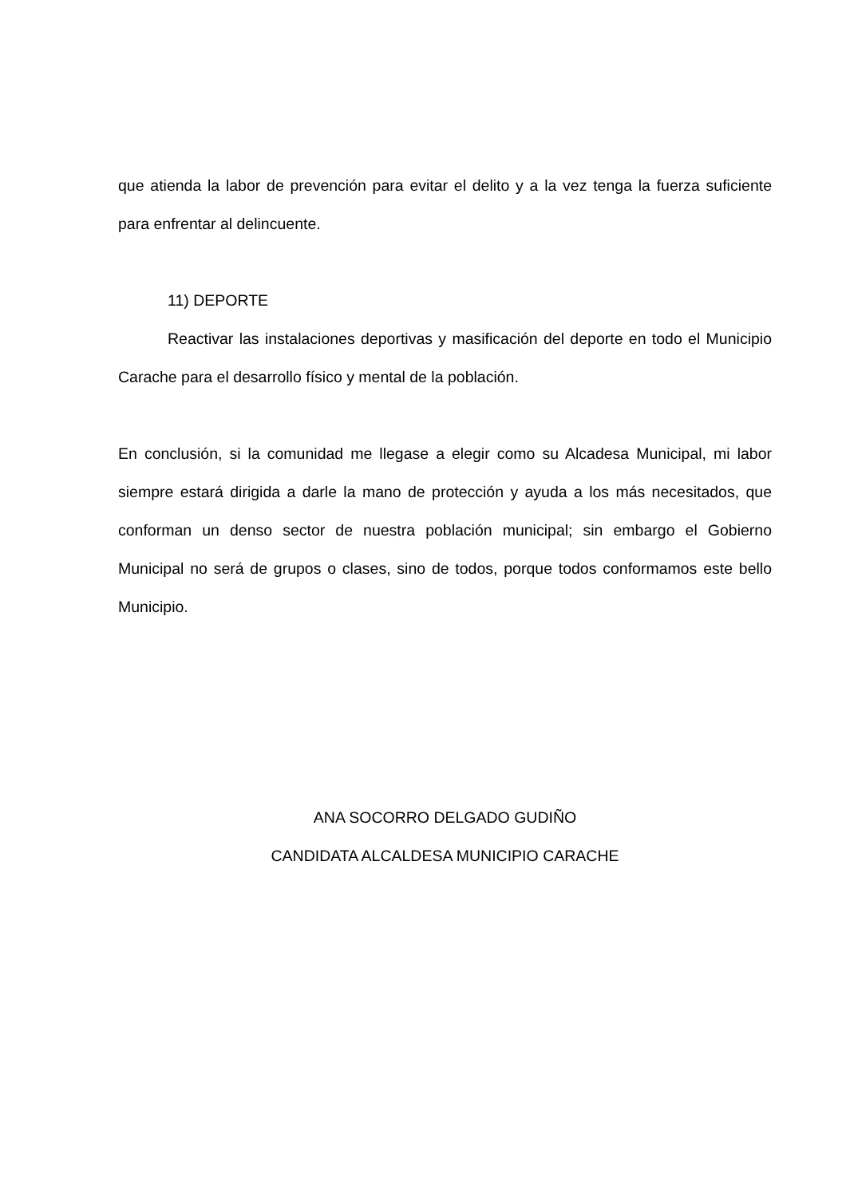que atienda la labor de prevención para evitar el delito y a la vez tenga la fuerza suficiente para enfrentar al delincuente.
11) DEPORTE
Reactivar las instalaciones deportivas y masificación del deporte en todo el Municipio Carache para el desarrollo físico y mental de la población.
En conclusión, si la comunidad me llegase a elegir como su Alcadesa Municipal, mi labor siempre estará dirigida a darle la mano de protección y ayuda a los más necesitados, que conforman un denso sector de nuestra población municipal; sin embargo el Gobierno Municipal no será de grupos o clases, sino de todos, porque todos conformamos este bello Municipio.
ANA SOCORRO DELGADO GUDIÑO
CANDIDATA ALCALDESA MUNICIPIO CARACHE